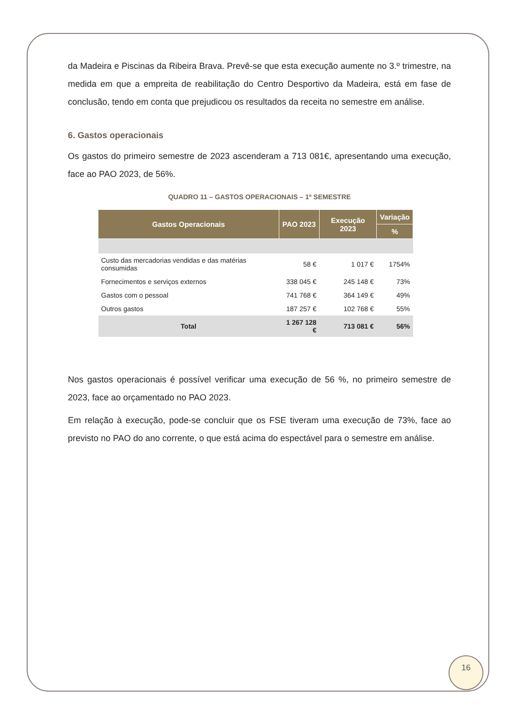da Madeira e Piscinas da Ribeira Brava. Prevê-se que esta execução aumente no 3.º trimestre, na medida em que a empreita de reabilitação do Centro Desportivo da Madeira, está em fase de conclusão, tendo em conta que prejudicou os resultados da receita no semestre em análise.
6. Gastos operacionais
Os gastos do primeiro semestre de 2023 ascenderam a 713 081€, apresentando uma execução, face ao PAO 2023, de 56%.
QUADRO 11 – GASTOS OPERACIONAIS – 1º SEMESTRE
| Gastos Operacionais | PAO 2023 | Execução 2023 | Variação |
| --- | --- | --- | --- |
| | | | % |
| Custo das mercadorias vendidas e das matérias consumidas | 58 € | 1 017 € | 1754% |
| Fornecimentos e serviços externos | 338 045 € | 245 148 € | 73% |
| Gastos com o pessoal | 741 768 € | 364 149 € | 49% |
| Outros gastos | 187 257 € | 102 768 € | 55% |
| Total | 1 267 128 € | 713 081 € | 56% |
Nos gastos operacionais é possível verificar uma execução de 56 %, no primeiro semestre de 2023, face ao orçamentado no PAO 2023.
Em relação à execução, pode-se concluir que os FSE tiveram uma execução de 73%, face ao previsto no PAO do ano corrente, o que está acima do espectável para o semestre em análise.
16